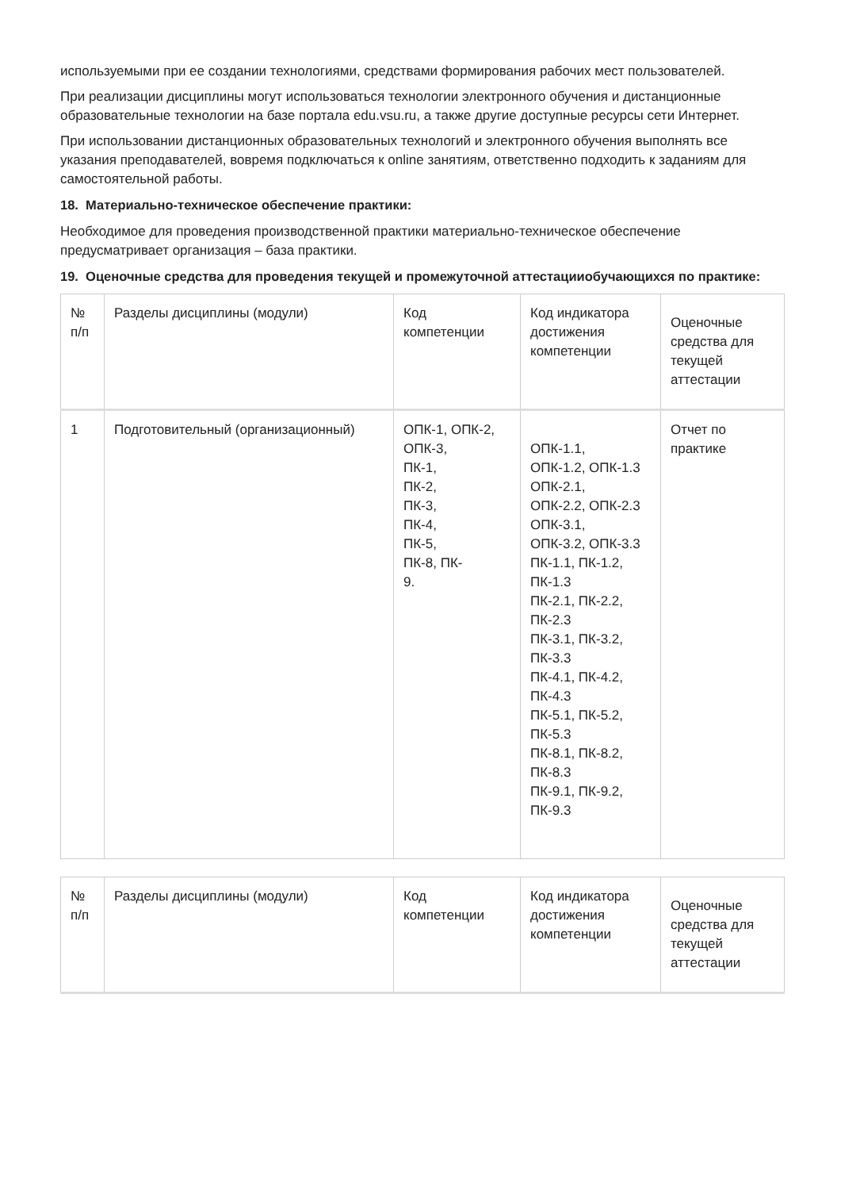используемыми при ее создании технологиями, средствами формирования рабочих мест пользователей.
При реализации дисциплины могут использоваться технологии электронного обучения и дистанционные образовательные технологии на базе портала edu.vsu.ru, а также другие доступные ресурсы сети Интернет.
При использовании дистанционных образовательных технологий и электронного обучения выполнять все указания преподавателей, вовремя подключаться к online занятиям, ответственно подходить к заданиям для самостоятельной работы.
18. Материально-техническое обеспечение практики:
Необходимое для проведения производственной практики материально-техническое обеспечение предусматривает организация – база практики.
19. Оценочные средства для проведения текущей и промежуточной аттестацииобучающихся по практике:
| № п/п | Разделы дисциплины (модули) | Код компетенции | Код индикатора достижения компетенции | Оценочные средства для текущей аттестации |
| 1 | Подготовительный (организационный) | ОПК-1, ОПК-2, ОПК-3, ПК-1, ПК-2, ПК-3, ПК-4, ПК-5, ПК-8, ПК- 9. | ОПК-1.1, ОПК-1.2, ОПК-1.3 ОПК-2.1, ОПК-2.2, ОПК-2.3 ОПК-3.1, ОПК-3.2, ОПК-3.3 ПК-1.1, ПК-1.2, ПК-1.3 ПК-2.1, ПК-2.2, ПК-2.3 ПК-3.1, ПК-3.2, ПК-3.3 ПК-4.1, ПК-4.2, ПК-4.3 ПК-5.1, ПК-5.2, ПК-5.3 ПК-8.1, ПК-8.2, ПК-8.3 ПК-9.1, ПК-9.2, ПК-9.3 | Отчет по практике |
| № п/п | Разделы дисциплины (модули) | Код компетенции | Код индикатора достижения компетенции | Оценочные средства для текущей аттестации |